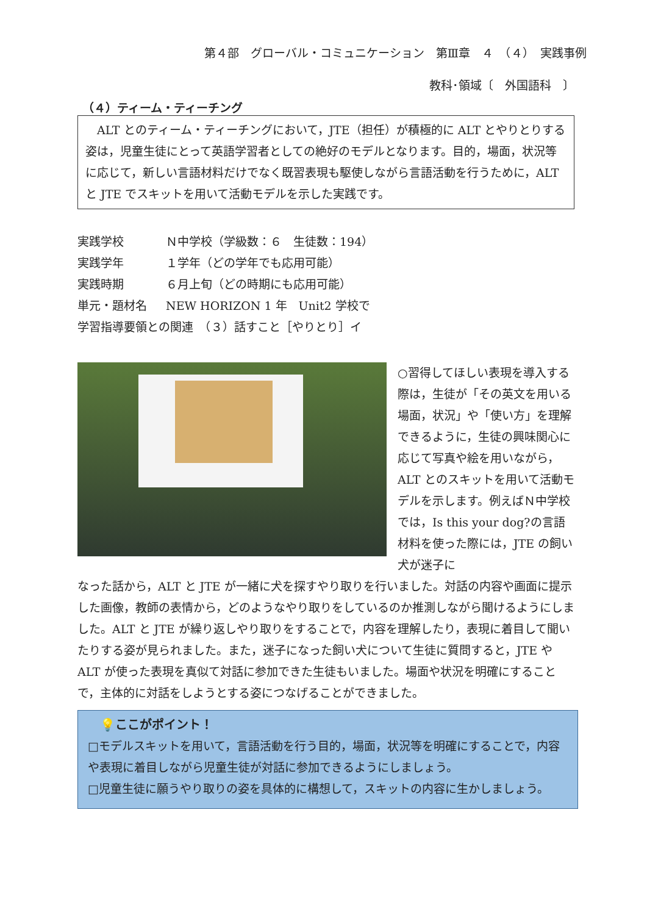第４部　グローバル・コミュニケーション　第Ⅲ章　４　（４）　実践事例
教科･領域〔　外国語科　〕
（４）ティーム・ティーチング
　ALT とのティーム・ティーチングにおいて，JTE（担任）が積極的に ALT とやりとりする姿は，児童生徒にとって英語学習者としての絶好のモデルとなります。目的，場面，状況等に応じて，新しい言語材料だけでなく既習表現も駆使しながら言語活動を行うために，ALT と JTE でスキットを用いて活動モデルを示した実践です。
実践学校 Ｎ中学校（学級数：６　生徒数：194）
実践学年 １学年（どの学年でも応用可能）
実践時期 ６月上旬（どの時期にも応用可能）
単元・題材名 NEW HORIZON 1 年　Unit2 学校で
学習指導要領との関連　（３）話すこと［やりとり］イ
○習得してほしい表現を導入する際は，生徒が「その英文を用いる場面，状況」や「使い方」を理解できるように，生徒の興味関心に応じて写真や絵を用いながら，ALT とのスキットを用いて活動モデルを示します。例えばＮ中学校では，Is this your dog?の言語材料を使った際には，JTE の飼い犬が迷子に
なった話から，ALT と JTE が一緒に犬を探すやり取りを行いました。対話の内容や画面に提示した画像，教師の表情から，どのようなやり取りをしているのか推測しながら聞けるようにしました。ALT と JTE が繰り返しやり取りをすることで，内容を理解したり，表現に着目して聞いたりする姿が見られました。また，迷子になった飼い犬について生徒に質問すると，JTE や ALT が使った表現を真似て対話に参加できた生徒もいました。場面や状況を明確にすることで，主体的に対話をしようとする姿につなげることができました。
　💡ここがポイント！
□モデルスキットを用いて，言語活動を行う目的，場面，状況等を明確にすることで，内容や表現に着目しながら児童生徒が対話に参加できるようにしましょう。
□児童生徒に願うやり取りの姿を具体的に構想して，スキットの内容に生かしましょう。